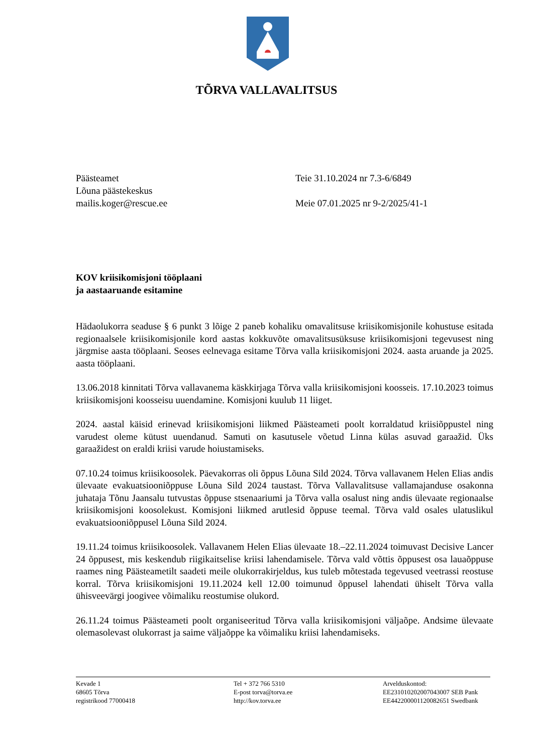TÕRVA VALLAVALITSUS
Päästeamet
Lõuna päästekeskus
mailis.koger@rescue.ee
Teie 31.10.2024 nr 7.3-6/6849
Meie 07.01.2025 nr 9-2/2025/41-1
KOV kriisikomisjoni tööplaani
ja aastaaruande esitamine
Hädaolukorra seaduse § 6 punkt 3 lõige 2 paneb kohaliku omavalitsuse kriisikomisjonile kohustuse esitada regionaalsele kriisikomisjonile kord aastas kokkuvõte omavalitsusüksuse kriisikomisjoni tegevusest ning järgmise aasta tööplaani. Seoses eelnevaga esitame Tõrva valla kriisikomisjoni 2024. aasta aruande ja 2025. aasta tööplaani.
13.06.2018 kinnitati Tõrva vallavanema käskkirjaga Tõrva valla kriisikomisjoni koosseis. 17.10.2023 toimus kriisikomisjoni koosseisu uuendamine. Komisjoni kuulub 11 liiget.
2024. aastal käisid erinevad kriisikomisjoni liikmed Päästeameti poolt korraldatud kriisiõppustel ning varudest oleme kütust uuendanud. Samuti on kasutusele võetud Linna külas asuvad garaažid. Üks garaažidest on eraldi kriisi varude hoiustamiseks.
07.10.24 toimus kriisikoosolek. Päevakorras oli õppus Lõuna Sild 2024. Tõrva vallavanem Helen Elias andis ülevaate evakuatsiooniõppuse Lõuna Sild 2024 taustast. Tõrva Vallavalitsuse vallamajanduse osakonna juhataja Tõnu Jaansalu tutvustas õppuse stsenaariumi ja Tõrva valla osalust ning andis ülevaate regionaalse kriisikomisjoni koosolekust. Komisjoni liikmed arutlesid õppuse teemal. Tõrva vald osales ulatuslikul evakuatsiooniõppusel Lõuna Sild 2024.
19.11.24 toimus kriisikoosolek. Vallavanem Helen Elias ülevaate 18.–22.11.2024 toimuvast Decisive Lancer 24 õppusest, mis keskendub riigikaitselise kriisi lahendamisele. Tõrva vald võttis õppusest osa lauaõppuse raames ning Päästeametilt saadeti meile olukorrakirjeldus, kus tuleb mõtestada tegevused veetrassi reostuse korral. Tõrva kriisikomisjoni 19.11.2024 kell 12.00 toimunud õppusel lahendati ühiselt Tõrva valla ühisveevärgi joogivee võimaliku reostumise olukord.
26.11.24 toimus Päästeameti poolt organiseeritud Tõrva valla kriisikomisjoni väljaõpe. Andsime ülevaate olemasolevast olukorrast ja saime väljaõppe ka võimaliku kriisi lahendamiseks.
Kevade 1
68605 Tõrva
registrikood 77000418
Tel + 372 766 5310
E-post torva@torva.ee
http://kov.torva.ee
Arvelduskontod:
EE231010202007043007 SEB Pank
EE442200001120082651 Swedbank